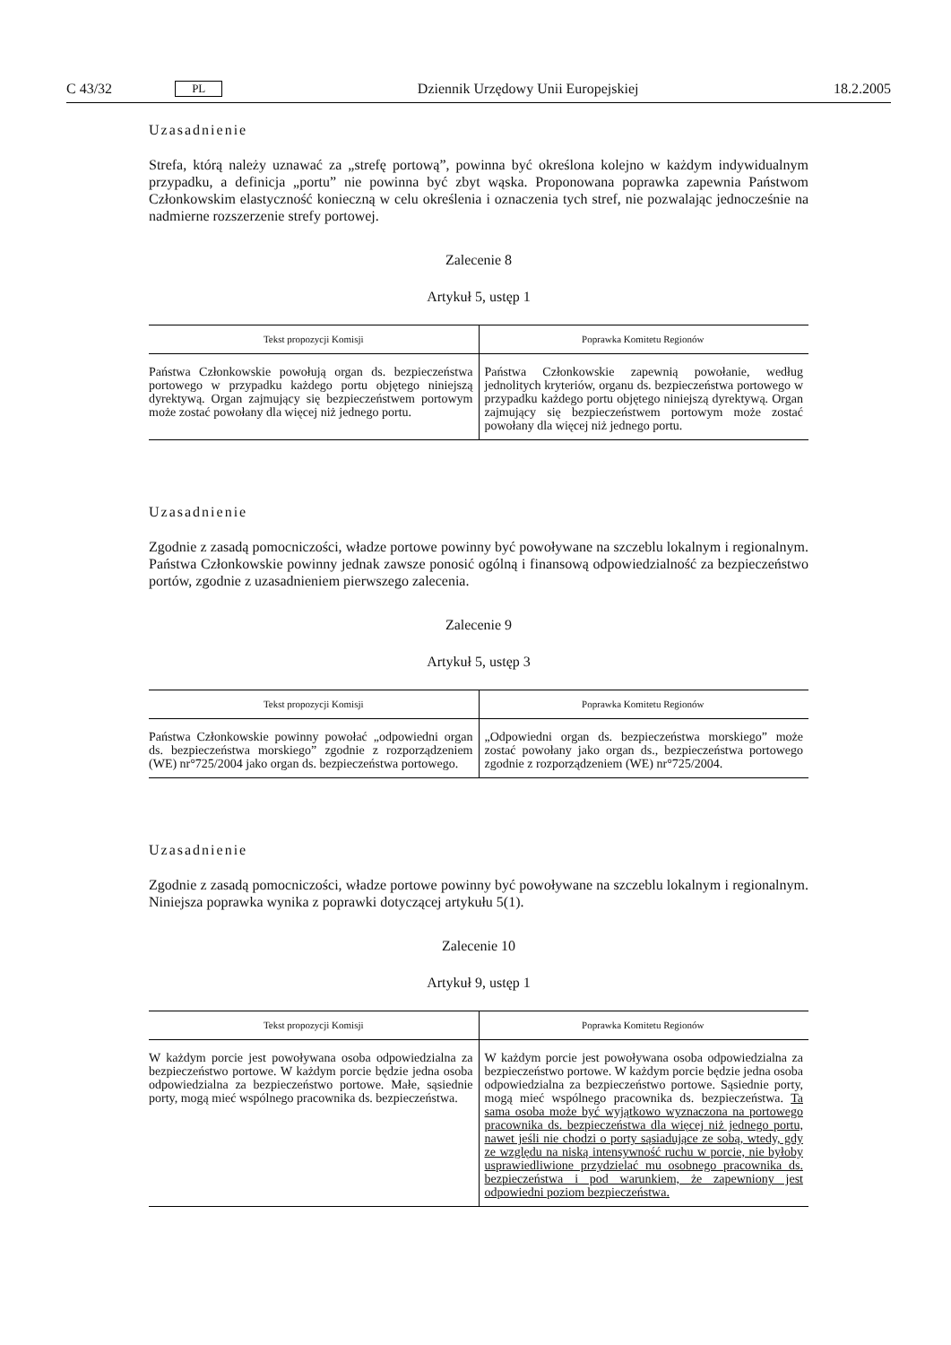C 43/32 PL Dziennik Urzędowy Unii Europejskiej 18.2.2005
Uzasadnienie
Strefa, którą należy uznawać za „strefę portową”, powinna być określona kolejno w każdym indywidualnym przypadku, a definicja „portu” nie powinna być zbyt wąska. Proponowana poprawka zapewnia Państwom Członkowskim elastyczność konieczną w celu określenia i oznaczenia tych stref, nie pozwalając jednocześnie na nadmierne rozszerzenie strefy portowej.
Zalecenie 8
Artykuł 5, ustęp 1
| Tekst propozycji Komisji | Poprawka Komitetu Regionów |
| --- | --- |
| Państwa Członkowskie powołują organ ds. bezpieczeństwa portowego w przypadku każdego portu objętego niniejszą dyrektywą. Organ zajmujący się bezpieczeństwem portowym może zostać powołany dla więcej niż jednego portu. | Państwa Członkowskie zapewnią powołanie, według jednolitych kryteriów, organu ds. bezpieczeństwa portowego w przypadku każdego portu objętego niniejszą dyrektywą. Organ zajmujący się bezpieczeństwem portowym może zostać powołany dla więcej niż jednego portu. |
Uzasadnienie
Zgodnie z zasadą pomocniczości, władze portowe powinny być powoływane na szczeblu lokalnym i regionalnym. Państwa Członkowskie powinny jednak zawsze ponosić ogólną i finansową odpowiedzialność za bezpieczeństwo portów, zgodnie z uzasadnieniem pierwszego zalecenia.
Zalecenie 9
Artykuł 5, ustęp 3
| Tekst propozycji Komisji | Poprawka Komitetu Regionów |
| --- | --- |
| Państwa Członkowskie powinny powołać „odpowiedni organ ds. bezpieczeństwa morskiego” zgodnie z rozporządzeniem (WE) nr°725/2004 jako organ ds. bezpieczeństwa portowego. | „Odpowiedni organ ds. bezpieczeństwa morskiego” może zostać powołany jako organ ds., bezpieczeństwa portowego zgodnie z rozporządzeniem (WE) nr°725/2004. |
Uzasadnienie
Zgodnie z zasadą pomocniczości, władze portowe powinny być powoływane na szczeblu lokalnym i regionalnym. Niniejsza poprawka wynika z poprawki dotyczącej artykułu 5(1).
Zalecenie 10
Artykuł 9, ustęp 1
| Tekst propozycji Komisji | Poprawka Komitetu Regionów |
| --- | --- |
| W każdym porcie jest powoływana osoba odpowiedzialna za bezpieczeństwo portowe. W każdym porcie będzie jedna osoba odpowiedzialna za bezpieczeństwo portowe. Małe, sąsiednie porty, mogą mieć wspólnego pracownika ds. bezpieczeństwa. | W każdym porcie jest powoływana osoba odpowiedzialna za bezpieczeństwo portowe. W każdym porcie będzie jedna osoba odpowiedzialna za bezpieczeństwo portowe. Sąsiednie porty, mogą mieć wspólnego pracownika ds. bezpieczeństwa. Ta sama osoba może być wyjątkowo wyznaczona na portowego pracownika ds. bezpieczeństwa dla więcej niż jednego portu, nawet jeśli nie chodzi o porty sąsiadujące ze sobą, wtedy, gdy ze względu na niską intensywność ruchu w porcie, nie byłoby usprawiedliwione przydzielać mu osobnego pracownika ds. bezpieczeństwa i pod warunkiem, że zapewniony jest odpowiedni poziom bezpieczeństwa. |